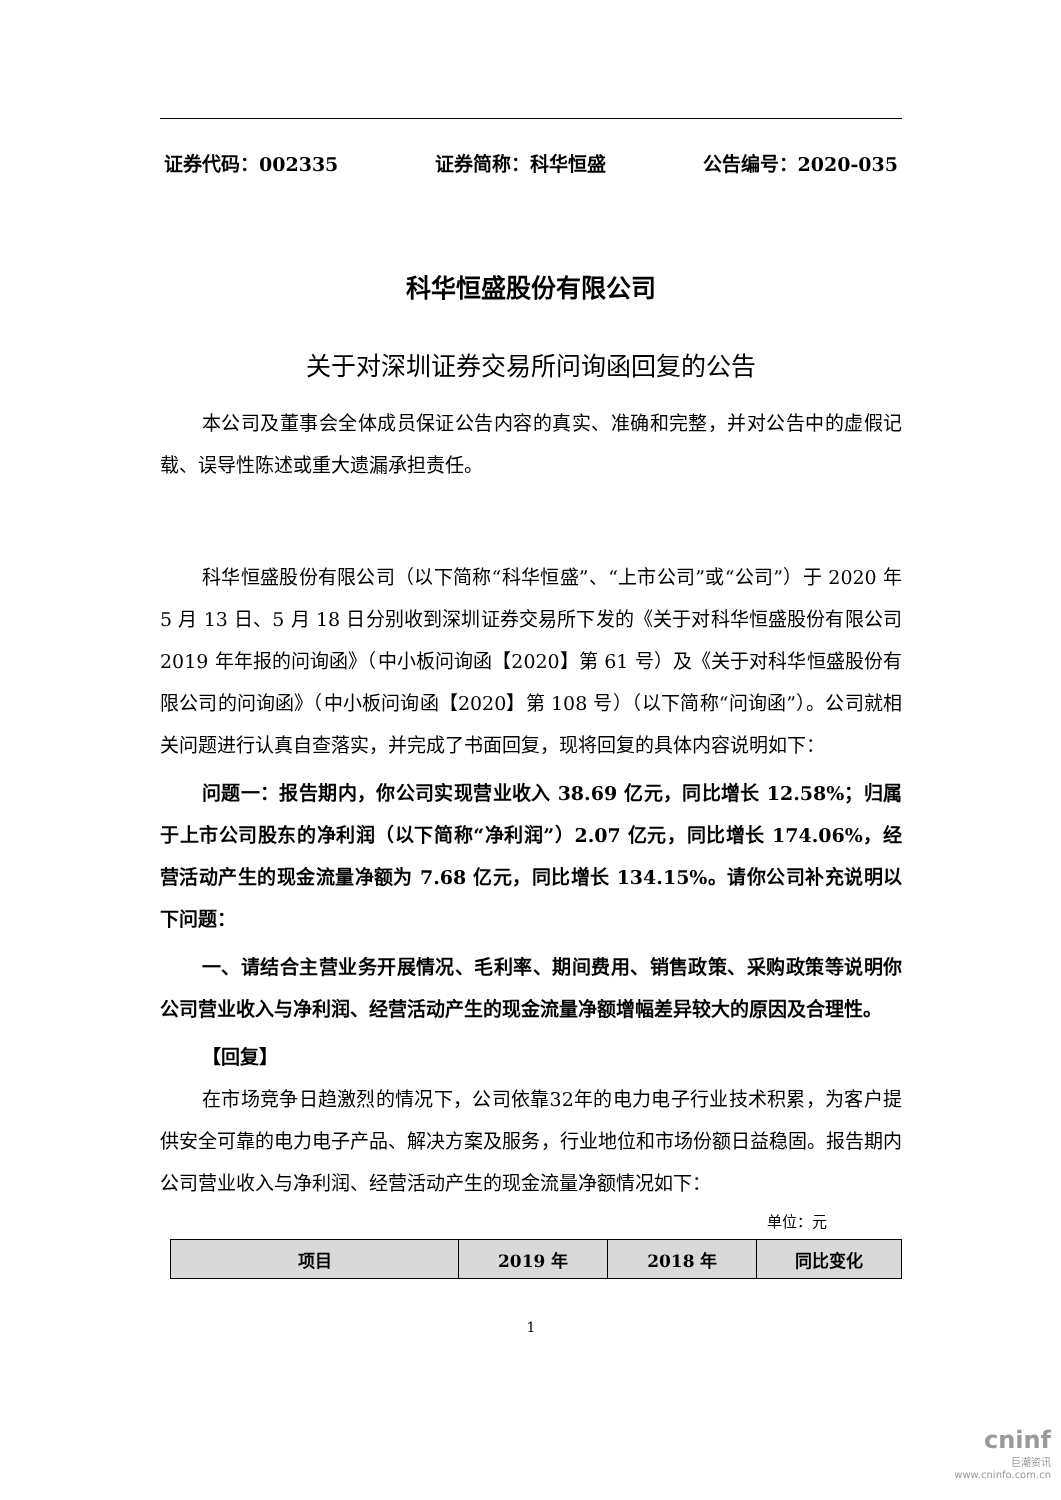证券代码：002335 证券简称：科华恒盛 公告编号：2020-035
科华恒盛股份有限公司
关于对深圳证券交易所问询函回复的公告
本公司及董事会全体成员保证公告内容的真实、准确和完整，并对公告中的虚假记载、误导性陈述或重大遗漏承担责任。
科华恒盛股份有限公司（以下简称“科华恒盛”、“上市公司”或“公司”）于 2020 年 5 月 13 日、5 月 18 日分别收到深圳证券交易所下发的《关于对科华恒盛股份有限公司 2019 年年报的问询函》（中小板问询函【2020】第 61 号）及《关于对科华恒盛股份有限公司的问询函》（中小板问询函【2020】第 108 号）（以下简称“问询函”）。公司就相关问题进行认真自查落实，并完成了书面回复，现将回复的具体内容说明如下：
问题一：报告期内，你公司实现营业收入 38.69 亿元，同比增长 12.58%；归属于上市公司股东的净利润（以下简称“净利润”）2.07 亿元，同比增长 174.06%，经营活动产生的现金流量净额为 7.68 亿元，同比增长 134.15%。请你公司补充说明以下问题：
一、请结合主营业务开展情况、毛利率、期间费用、销售政策、采购政策等说明你公司营业收入与净利润、经营活动产生的现金流量净额增幅差异较大的原因及合理性。
【回复】
在市场竞争日趋激烈的情况下，公司依靠32年的电力电子行业技术积累，为客户提供安全可靠的电力电子产品、解决方案及服务，行业地位和市场份额日益稳固。报告期内公司营业收入与净利润、经营活动产生的现金流量净额情况如下：
单位：元
| 项目 | 2019 年 | 2018 年 | 同比变化 |
| --- | --- | --- | --- |
1
cninf
巨潮资讯
www.cninfo.com.cn